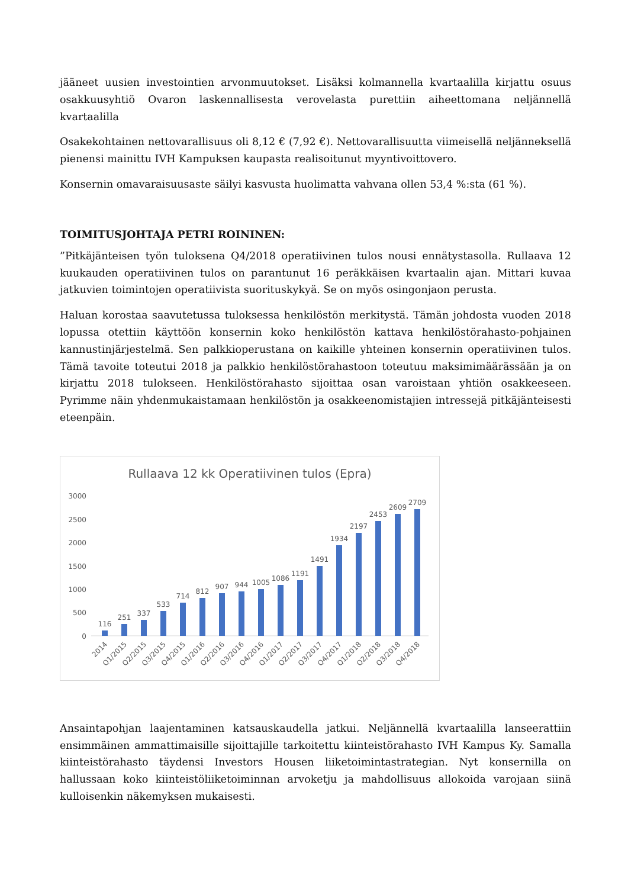jääneet uusien investointien arvonmuutokset. Lisäksi kolmannella kvartaalilla kirjattu osuus osakkuusyhtiö Ovaron laskennallisesta verovelasta purettiin aiheettomana neljännellä kvartaalilla
Osakekohtainen nettovarallisuus oli 8,12 € (7,92 €). Nettovarallisuutta viimeisellä neljänneksellä pienensi mainittu IVH Kampuksen kaupasta realisoitunut myyntivoittovero.
Konsernin omavaraisuusaste säilyi kasvusta huolimatta vahvana ollen 53,4 %:sta (61 %).
TOIMITUSJOHTAJA PETRI ROININEN:
”Pitkäjänteisen työn tuloksena Q4/2018 operatiivinen tulos nousi ennätystasolla. Rullaava 12 kuukauden operatiivinen tulos on parantunut 16 peräkkäisen kvartaalin ajan. Mittari kuvaa jatkuvien toimintojen operatiivista suorituskykyä. Se on myös osingonjaon perusta.
Haluan korostaa saavutetussa tuloksessa henkilöstön merkitystä. Tämän johdosta vuoden 2018 lopussa otettiin käyttöön konsernin koko henkilöstön kattava henkilöstörahasto-pohjainen kannustinjärjestelmä. Sen palkkioperustana on kaikille yhteinen konsernin operatiivinen tulos. Tämä tavoite toteutui 2018 ja palkkio henkilöstörahastoon toteutuu maksimimäärässään ja on kirjattu 2018 tulokseen. Henkilöstörahasto sijoittaa osan varoistaan yhtiön osakkeeseen. Pyrimme näin yhdenmukaistamaan henkilöstön ja osakkeenomistajien intressejä pitkäjänteisesti eteenpäin.
Rullaava 12 kk Operatiivinen tulos (Epra)
0
500
1000
1500
2000
2500
3000
116
251
337
533
714
812
907
944
1005
1086
1191
1491
1934
2197
2453
2609
2709
2014
Q1/2015
Q2/2015
Q3/2015
Q4/2015
Q1/2016
Q2/2016
Q3/2016
Q4/2016
Q1/2017
Q2/2017
Q3/2017
Q4/2017
Q1/2018
Q2/2018
Q3/2018
Q4/2018
Ansaintapohjan laajentaminen katsauskaudella jatkui. Neljännellä kvartaalilla lanseerattiin ensimmäinen ammattimaisille sijoittajille tarkoitettu kiinteistörahasto IVH Kampus Ky. Samalla kiinteistörahasto täydensi Investors Housen liiketoimintastrategian. Nyt konsernilla on hallussaan koko kiinteistöliiketoiminnan arvoketju ja mahdollisuus allokoida varojaan siinä kulloisenkin näkemyksen mukaisesti.